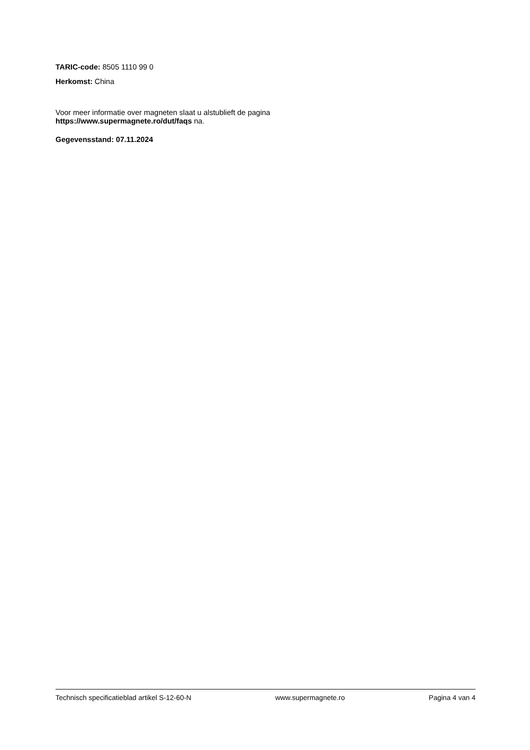TARIC-code: 8505 1110 99 0
Herkomst: China
Voor meer informatie over magneten slaat u alstublieft de pagina
https://www.supermagnete.ro/dut/faqs na.
Gegevensstand: 07.11.2024
Technisch specificatieblad artikel S-12-60-N www.supermagnete.ro Pagina 4 van 4